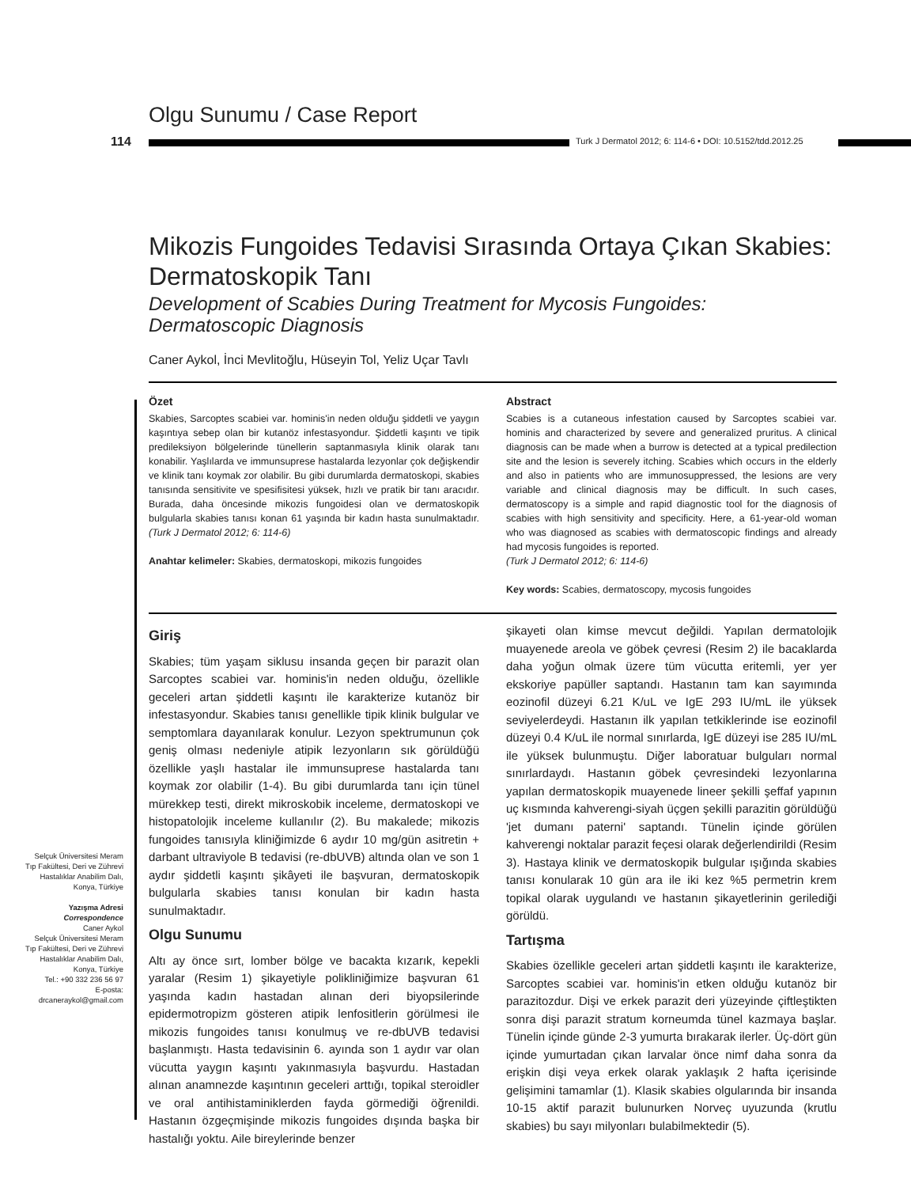Olgu Sunumu / Case Report
114
Turk J Dermatol 2012; 6: 114-6 • DOI: 10.5152/tdd.2012.25
Mikozis Fungoides Tedavisi Sırasında Ortaya Çıkan Skabies: Dermatoskopik Tanı
Development of Scabies During Treatment for Mycosis Fungoides: Dermatoscopic Diagnosis
Caner Aykol, İnci Mevlitoğlu, Hüseyin Tol, Yeliz Uçar Tavlı
Özet
Skabies, Sarcoptes scabiei var. hominis'in neden olduğu şiddetli ve yaygın kaşıntıya sebep olan bir kutanöz infestasyondur. Şiddetli kaşıntı ve tipik predileksiyon bölgelerinde tünellerin saptanmasıyla klinik olarak tanı konabilir. Yaşlılarda ve immunsuprese hastalarda lezyonlar çok değişkendir ve klinik tanı koymak zor olabilir. Bu gibi durumlarda dermatoskopi, skabies tanısında sensitivite ve spesifisitesi yüksek, hızlı ve pratik bir tanı aracıdır. Burada, daha öncesinde mikozis fungoidesi olan ve dermatoskopik bulgularla skabies tanısı konan 61 yaşında bir kadın hasta sunulmaktadır. (Turk J Dermatol 2012; 6: 114-6)
Anahtar kelimeler: Skabies, dermatoskopi, mikozis fungoides
Abstract
Scabies is a cutaneous infestation caused by Sarcoptes scabiei var. hominis and characterized by severe and generalized pruritus. A clinical diagnosis can be made when a burrow is detected at a typical predilection site and the lesion is severely itching. Scabies which occurs in the elderly and also in patients who are immunosuppressed, the lesions are very variable and clinical diagnosis may be difficult. In such cases, dermatoscopy is a simple and rapid diagnostic tool for the diagnosis of scabies with high sensitivity and specificity. Here, a 61-year-old woman who was diagnosed as scabies with dermatoscopic findings and already had mycosis fungoides is reported.
(Turk J Dermatol 2012; 6: 114-6)
Key words: Scabies, dermatoscopy, mycosis fungoides
Giriş
Skabies; tüm yaşam siklusu insanda geçen bir parazit olan Sarcoptes scabiei var. hominis'in neden olduğu, özellikle geceleri artan şiddetli kaşıntı ile karakterize kutanöz bir infestasyondur. Skabies tanısı genellikle tipik klinik bulgular ve semptomlara dayanılarak konulur. Lezyon spektrumunun çok geniş olması nedeniyle atipik lezyonların sık görüldüğü özellikle yaşlı hastalar ile immunsuprese hastalarda tanı koymak zor olabilir (1-4). Bu gibi durumlarda tanı için tünel mürekkep testi, direkt mikroskobik inceleme, dermatoskopi ve histopatolojik inceleme kullanılır (2). Bu makalede; mikozis fungoides tanısıyla kliniğimizde 6 aydır 10 mg/gün asitretin + darbant ultraviyole B tedavisi (re-dbUVB) altında olan ve son 1 aydır şiddetli kaşıntı şikâyeti ile başvuran, dermatoskopik bulgularla skabies tanısı konulan bir kadın hasta sunulmaktadır.
Olgu Sunumu
Altı ay önce sırt, lomber bölge ve bacakta kızarık, kepekli yaralar (Resim 1) şikayetiyle polikliniğimize başvuran 61 yaşında kadın hastadan alınan deri biyopsilerinde epidermotropizm gösteren atipik lenfositlerin görülmesi ile mikozis fungoides tanısı konulmuş ve re-dbUVB tedavisi başlanmıştı. Hasta tedavisinin 6. ayında son 1 aydır var olan vücutta yaygın kaşıntı yakınmasıyla başvurdu. Hastadan alınan anamnezde kaşıntının geceleri arttığı, topikal steroidler ve oral antihistaminiklerden fayda görmediği öğrenildi. Hastanın özgeçmişinde mikozis fungoides dışında başka bir hastalığı yoktu. Aile bireylerinde benzer
şikayeti olan kimse mevcut değildi. Yapılan dermatolojik muayenede areola ve göbek çevresi (Resim 2) ile bacaklarda daha yoğun olmak üzere tüm vücutta eritemli, yer yer ekskoriye papüller saptandı. Hastanın tam kan sayımında eozinofil düzeyi 6.21 K/uL ve IgE 293 IU/mL ile yüksek seviyelerdeydi. Hastanın ilk yapılan tetkiklerinde ise eozinofil düzeyi 0.4 K/uL ile normal sınırlarda, IgE düzeyi ise 285 IU/mL ile yüksek bulunmuştu. Diğer laboratuar bulguları normal sınırlardaydı. Hastanın göbek çevresindeki lezyonlarına yapılan dermatoskopik muayenede lineer şekilli şeffaf yapının uç kısmında kahverengi-siyah üçgen şekilli parazitin görüldüğü 'jet dumanı paterni' saptandı. Tünelin içinde görülen kahverengi noktalar parazit feçesi olarak değerlendirildi (Resim 3). Hastaya klinik ve dermatoskopik bulgular ışığında skabies tanısı konularak 10 gün ara ile iki kez %5 permetrin krem topikal olarak uygulandı ve hastanın şikayetlerinin gerilediği görüldü.
Tartışma
Skabies özellikle geceleri artan şiddetli kaşıntı ile karakterize, Sarcoptes scabiei var. hominis'in etken olduğu kutanöz bir parazitozdur. Dişi ve erkek parazit deri yüzeyinde çiftleştikten sonra dişi parazit stratum korneumda tünel kazmaya başlar. Tünelin içinde günde 2-3 yumurta bırakarak ilerler. Üç-dört gün içinde yumurtadan çıkan larvalar önce nimf daha sonra da erişkin dişi veya erkek olarak yaklaşık 2 hafta içerisinde gelişimini tamamlar (1). Klasik skabies olgularında bir insanda 10-15 aktif parazit bulunurken Norveç uyuzunda (krutlu skabies) bu sayı milyonları bulabilmektedir (5).
Selçuk Üniversitesi Meram
Tıp Fakültesi, Deri ve Zührevi
Hastalıklar Anabilim Dalı,
Konya, Türkiye
Yazışma Adresi
Correspondence
Caner Aykol
Selçuk Üniversitesi Meram
Tıp Fakültesi, Deri ve Zührevi
Hastalıklar Anabilim Dalı,
Konya, Türkiye
Tel.: +90 332 236 56 97
E-posta:
drcaneraykol@gmail.com